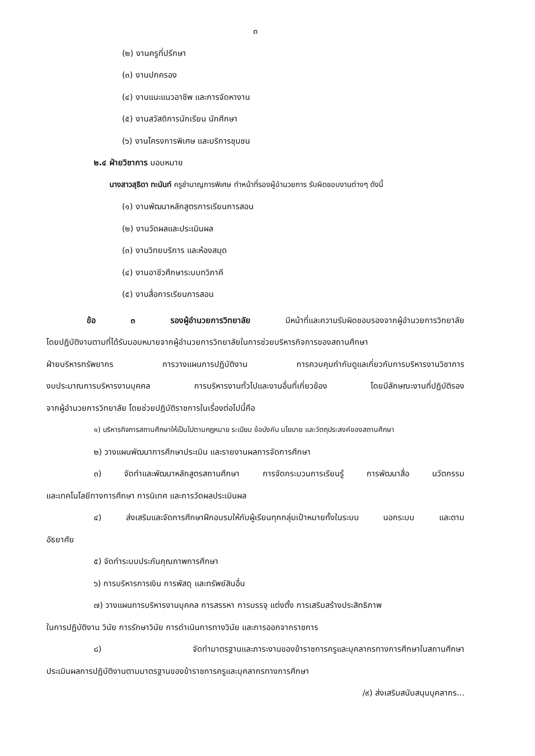๓
(๒) งานครูที่ปรึกษา
(๓) งานปกครอง
(๔) งานแนะแนวอาชีพ และการจัดหางาน
(๕) งานสวัสดิการนักเรียน นักศึกษา
(๖) งานโครงการพิเศษ และบริการชุมชน
๒.๔ ฝ่ายวิชาการ มอบหมาย
นางสาวสุธิดา ทะนันท์ ครูชำนาญการพิเศษ ทำหน้าที่รองผู้อำนวยการ รับผิดชอบงานต่างๆ ดังนี้
(๑) งานพัฒนาหลักสูตรการเรียนการสอน
(๒) งานวัดผลและประเมินผล
(๓) งานวิทยบริการ และห้องสมุด
(๔) งานอาชีวศึกษาระบบทวิภาคี
(๕) งานสื่อการเรียนการสอน
ข้อ ๓ รองผู้อำนวยการวิทยาลัย มีหน้าที่และความรับผิดชอบรองจากผู้อำนวยการวิทยาลัย
โดยปฏิบัติงานตามที่ได้รับมอบหมายจากผู้อำนวยการวิทยาลัยในการช่วยบริหารกิจการของสถานศึกษา
ฝ่ายบริหารทรัพยากร การวางแผนการปฏิบัติงาน การควบคุมกำกับดูแลเกี่ยวกับการบริหารงานวิชาการ
งบประมาณการบริหารงานบุคคล การบริหารงานทั่วไปและงานอื่นที่เกี่ยวข้อง โดยมีลักษณะงานที่ปฏิบัติรอง
จากผู้อำนวยการวิทยาลัย โดยช่วยปฏิบัติราชการในเรื่องต่อไปนี้คือ
๑) บริหารกิจการสถานศึกษาให้เป็นไปตามกฎหมาย ระเบียบ ข้อบังคับ นโยบาย และวัตถุประสงค์ของสถานศึกษา
๒) วางแผนพัฒนาการศึกษาประเมิน และรายงานผลการจัดการศึกษา
๓) จัดทำและพัฒนาหลักสูตรสถานศึกษา การจัดกระบวนการเรียนรู้ การพัฒนาสื่อ นวัตกรรม
และเทคโนโลยีทางการศึกษา การนิเทศ และการวัดผลประเมินผล
๔) ส่งเสริมและจัดการศึกษาฝึกอบรมให้กับผู้เรียนทุกกลุ่มเป้าหมายทั้งในระบบ นอกระบบ และตาม
อัธยาศัย
๕) จัดทำระบบประกันคุณภาพการศึกษา
๖) การบริหารการเงิน การพัสดุ และทรัพย์สินอื่น
๗) วางแผนการบริหารงานบุคคล การสรรหา การบรรจุ แต่งตั้ง การเสริมสร้างประสิทธิภาพ
ในการปฏิบัติงาน วินัย การรักษาวินัย การดำเนินการทางวินัย และการออกจากราชการ
๘) จัดทำมาตรฐานและภาระงานของข้าราชการครูและบุคลากรทางการศึกษาในสถานศึกษา
ประเมินผลการปฏิบัติงานตามมาตรฐานของข้าราชการครูและบุคลากรทางการศึกษา
/๙) ส่งเสริมสนับสนุนบุคลากร...